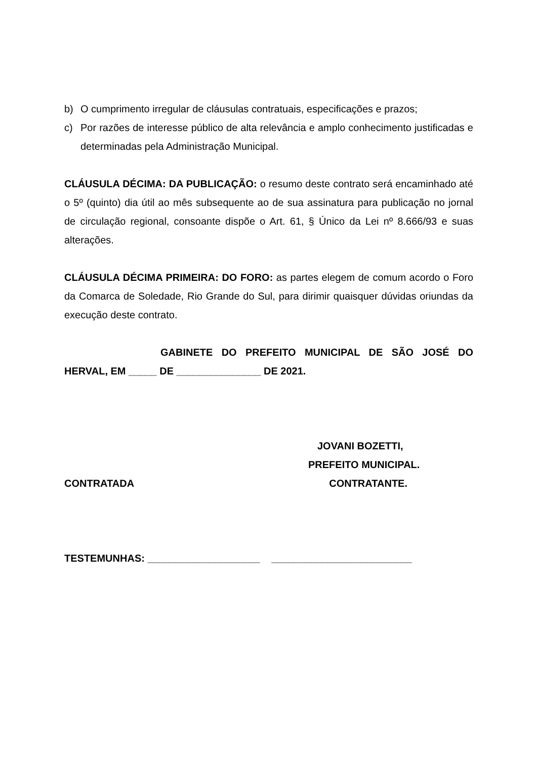b) O cumprimento irregular de cláusulas contratuais, especificações e prazos;
c) Por razões de interesse público de alta relevância e amplo conhecimento justificadas e determinadas pela Administração Municipal.
CLÁUSULA DÉCIMA: DA PUBLICAÇÃO: o resumo deste contrato será encaminhado até o 5º (quinto) dia útil ao mês subsequente ao de sua assinatura para publicação no jornal de circulação regional, consoante dispõe o Art. 61, § Único da Lei nº 8.666/93 e suas alterações.
CLÁUSULA DÉCIMA PRIMEIRA: DO FORO: as partes elegem de comum acordo o Foro da Comarca de Soledade, Rio Grande do Sul, para dirimir quaisquer dúvidas oriundas da execução deste contrato.
GABINETE DO PREFEITO MUNICIPAL DE SÃO JOSÉ DO HERVAL, EM _____ DE _______________ DE 2021.
JOVANI BOZETTI,
PREFEITO MUNICIPAL.
CONTRATADA CONTRATANTE.
TESTEMUNHAS: ____________________ _________________________